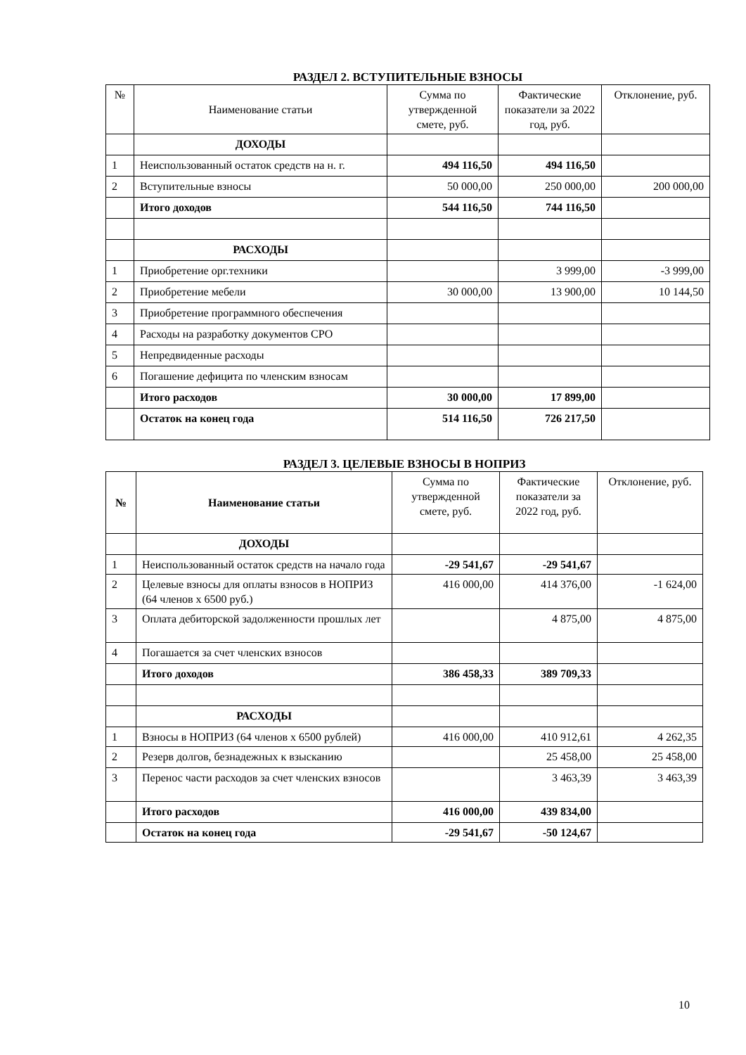РАЗДЕЛ 2. ВСТУПИТЕЛЬНЫЕ ВЗНОСЫ
| № | Наименование статьи | Сумма по утвержденной смете, руб. | Фактические показатели за 2022 год, руб. | Отклонение, руб. |
| --- | --- | --- | --- | --- |
| | ДОХОДЫ | | | |
| 1 | Неиспользованный остаток средств на н. г. | 494 116,50 | 494 116,50 | |
| 2 | Вступительные взносы | 50 000,00 | 250 000,00 | 200 000,00 |
| | Итого доходов | 544 116,50 | 744 116,50 | |
| | РАСХОДЫ | | | |
| 1 | Приобретение орг.техники | | 3 999,00 | -3 999,00 |
| 2 | Приобретение мебели | 30 000,00 | 13 900,00 | 10 144,50 |
| 3 | Приобретение программного обеспечения | | | |
| 4 | Расходы на разработку документов СРО | | | |
| 5 | Непредвиденные расходы | | | |
| 6 | Погашение дефицита по членским взносам | | | |
| | Итого расходов | 30 000,00 | 17 899,00 | |
| | Остаток на конец года | 514 116,50 | 726 217,50 | |
РАЗДЕЛ 3. ЦЕЛЕВЫЕ ВЗНОСЫ В НОПРИЗ
| № | Наименование статьи | Сумма по утвержденной смете, руб. | Фактические показатели за 2022 год, руб. | Отклонение, руб. |
| --- | --- | --- | --- | --- |
| | ДОХОДЫ | | | |
| 1 | Неиспользованный остаток средств на начало года | -29 541,67 | -29 541,67 | |
| 2 | Целевые взносы для оплаты взносов в НОПРИЗ (64 членов x 6500 руб.) | 416 000,00 | 414 376,00 | -1 624,00 |
| 3 | Оплата дебиторской задолженности прошлых лет | | 4 875,00 | 4 875,00 |
| 4 | Погашается за счет членских взносов | | | |
| | Итого доходов | 386 458,33 | 389 709,33 | |
| | РАСХОДЫ | | | |
| 1 | Взносы в НОПРИЗ (64 членов x 6500 рублей) | 416 000,00 | 410 912,61 | 4 262,35 |
| 2 | Резерв долгов, безнадежных к взысканию | | 25 458,00 | 25 458,00 |
| 3 | Перенос части расходов за счет членских взносов | | 3 463,39 | 3 463,39 |
| | Итого расходов | 416 000,00 | 439 834,00 | |
| | Остаток на конец года | -29 541,67 | -50 124,67 | |
10